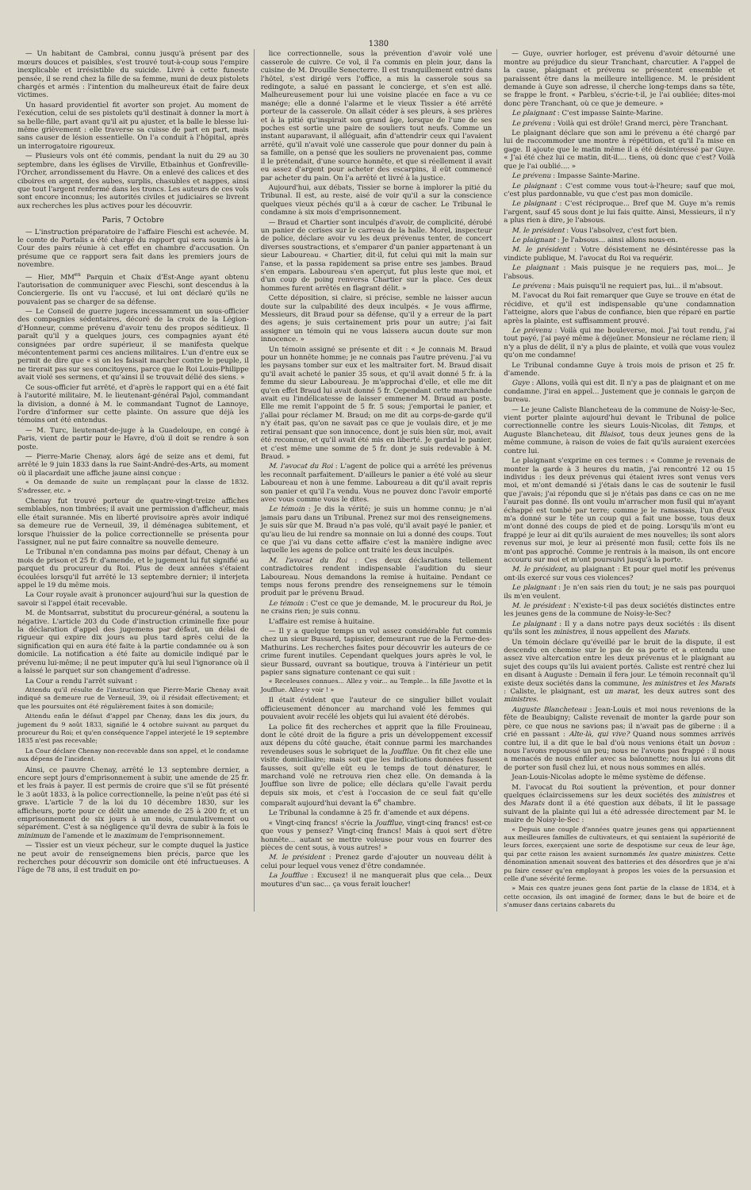1380
— Un habitant de Cambrai, connu jusqu'à présent par des mœurs douces et paisibles, s'est trouvé tout-à-coup sous l'empire inexplicable et irrésistible du suicide. Livré à cette funeste pensée, il se rend chez la fille de sa femme, muni de deux pistolets chargés et armés : l'intention du malheureux était de faire deux victimes.
Un hasard providentiel fit avorter son projet. Au moment de l'exécution, celui de ses pistolets qu'il destinait à donner la mort à sa belle-fille, part avant qu'il ait pu ajuster, et la balle le blesse lui-même grièvement : elle traverse sa cuisse de part en part, mais sans causer de lésion essentielle. On l'a conduit à l'hôpital, après un interrogatoire rigoureux.
— Plusieurs vols ont été commis, pendant la nuit du 29 au 30 septembre, dans les églises de Virville, Etbainhus et Gonfreville-l'Orcher, arrondissement du Havre. On a enlevé des calices et des ciboires en argent, des aubes, surplis, chasubles et nappes, ainsi que tout l'argent renfermé dans les troncs. Les auteurs de ces vols sont encore inconnus; les autorités civiles et judiciaires se livrent aux recherches les plus actives pour les découvrir.
Paris, 7 Octobre
— L'instruction préparatoire de l'affaire Fieschi est achevée. M. le comte de Portalis a été chargé du rapport qui sera soumis à la Cour des pairs réunie à cet effet en chambre d'accusation. On présume que ce rapport sera fait dans les premiers jours de novembre.
— Hier, MM<sup>es</sup> Parquin et Chaix d'Est-Ange ayant obtenu l'autorisation de communiquer avec Fieschi, sont descendus à la Conciergerie. Ils ont vu l'accusé, et lui ont déclaré qu'ils ne pouvaient pas se charger de sa défense.
— Le Conseil de guerre jugera incessamment un sous-officier des compagnies sédentaires, décoré de la croix de la Légion-d'Honneur, comme prévenu d'avoir tenu des propos séditieux. Il paraît qu'il y a quelques jours, ces compagnies ayant été consignées par ordre supérieur, il se manifesta quelque mécontentement parmi ces anciens militaires. L'un d'entre eux se permit de dire que « si on les faisait marcher contre le peuple, il ne tirerait pas sur ses concitoyens, parce que le Roi Louis-Philippe avait violé ses sermens, et qu'ainsi il se trouvait délié des siens. »
Ce sous-officier fut arrêté, et d'après le rapport qui en a été fait à l'autorité militaire, M. le lieutenant-général Pajol, commandant la division, a donné à M. le commandant Tugnot de Lannoye, l'ordre d'informer sur cette plainte. On assure que déjà les témoins ont été entendus.
— M. Turc, lieutenant-de-juge à la Guadeloupe, en congé à Paris, vient de partir pour le Havre, d'où il doit se rendre à son poste.
— Pierre-Marie Chenay, alors âgé de seize ans et demi, fut arrêté le 9 juin 1833 dans la rue Saint-André-des-Arts, au moment où il placardait une affiche jaune ainsi conçue :
« On demande de suite un remplaçant pour la classe de 1832. S'adresser, etc. »
Chenay fut trouvé porteur de quatre-vingt-treize affiches semblables, non timbrées; il avait une permission d'afficheur, mais elle était surannée. Mis en liberté provisoire après avoir indiqué sa demeure rue de Verneuil, 39, il déménagea subitement, et lorsque l'huissier de la police correctionnelle se présenta pour l'assigner, nul ne put faire connaître sa nouvelle demeure.
Le Tribunal n'en condamna pas moins par défaut, Chenay à un mois de prison et 25 fr. d'amende, et le jugement lui fut signifié au parquet du procureur du Roi. Plus de deux années s'étaient écoulées lorsqu'il fut arrêté le 13 septembre dernier; il interjeta appel le 19 du même mois.
La Cour royale avait à prononcer aujourd'hui sur la question de savoir si l'appel était recevable.
M. de Montsarrat, substitut du procureur-général, a soutenu la négative. L'article 203 du Code d'instruction criminelle fixe pour la déclaration d'appel des jugemens par défaut, un délai de rigueur qui expire dix jours au plus tard après celui de la signification qui en aura été faite à la partie condamnée ou à son domicile. La notification a été faite au domicile indiqué par le prévenu lui-même; il ne peut imputer qu'à lui seul l'ignorance où il a laissé le parquet sur son changement d'adresse.
La Cour a rendu l'arrêt suivant :
Attendu qu'il résulte de l'instruction que Pierre-Marie Chenay avait indiqué sa demeure rue de Verneuil, 39, où il résidait effectivement; et que les poursuites ont été régulièrement faites à son domicile;
Attendu enfin le défaut d'appel par Chenay, dans les dix jours, du jugement du 9 août 1833, signifié le 4 octobre suivant au parquet du procureur du Roi; et qu'en conséquence l'appel interjeté le 19 septembre 1835 n'est pas recevable;
La Cour déclare Chenay non-recevable dans son appel, et le condamne aux dépens de l'incident.
Ainsi, ce pauvre Chenay, arrêté le 13 septembre dernier, a encore sept jours d'emprisonnement à subir, une amende de 25 fr. et les frais à payer. Il est permis de croire que s'il se fût présenté le 3 août 1833, à la police correctionnelle, la peine n'eût pas été si grave. L'article 7 de la loi du 10 décembre 1830, sur les afficheurs, porte pour ce délit une amende de 25 à 200 fr, et un emprisonnement de six jours à un mois, cumulativement ou séparément. C'est à sa négligence qu'il devra de subir à la fois le minimum de l'amende et le maximum de l'emprisonnement.
— Tissier est un vieux pécheur, sur le compte duquel la justice ne peut avoir de renseignemens bien précis, parce que les recherches pour découvrir son domicile ont été infructueuses. A l'âge de 78 ans, il est traduit en po-
lice correctionnelle, sous la prévention d'avoir volé une casserole de cuivre. Ce vol, il l'a commis en plein jour, dans la cuisine de M. Drouille Senecterre. Il est tranquillement entré dans l'hôtel, s'est dirigé vers l'office, a mis la casserole sous sa redingote, a salué en passant le concierge, et s'en est allé. Malheureusement pour lui une voisine placée en face a vu ce manége; elle a donné l'alarme et le vieux Tissier a été arrêté porteur de la casserole. On allait céder à ses pleurs, à ses prières et à la pitié qu'inspirait son grand âge, lorsque de l'une de ses poches est sortie une paire de souliers tout neufs. Comme un instant auparavant, il alléguait, afin d'attendrir ceux qui l'avaient arrêté, qu'il n'avait volé une casserole que pour donner du pain à sa famille, on a pensé que les souliers ne provenaient pas, comme il le prétendait, d'une source honnête, et que si réellement il avait eu assez d'argent pour acheter des escarpins, il eût commencé par acheter du pain. On l'a arrêté et livré à la justice.
Aujourd'hui, aux débats, Tissier se borne à implorer la pitié du Tribunal. Il est, au reste, aisé de voir qu'il a sur la conscience quelques vieux péchés qu'il a à cœur de cacher. Le Tribunal le condamne à six mois d'emprisonnement.
— Braud et Chartier sont inculpés d'avoir, de complicité, dérobé un panier de cerises sur le carreau de la halle. Morel, inspecteur de police, déclare avoir vu les deux prévenus tenter, de concert diverses soustractions, et s'emparer d'un panier appartenant à un sieur Laboureau. « Chartier, dit-il, fut celui qui mit la main sur l'anse, et la passa rapidement sa prise entre ses jambes. Braud s'en empara. Laboureau s'en aperçut, fut plus leste que moi, et d'un coup de poing renversa Chartier sur la place. Ces deux hommes furent arrêtés en flagrant délit. »
Cette déposition, si claire, si précise, semble ne laisser aucun doute sur la culpabilité des deux inculpés. « Je vous affirme, Messieurs, dit Braud pour sa défense, qu'il y a erreur de la part des agens; je suis certainement pris pour un autre; j'ai fait assigner un témoin qui ne vous laissera aucun doute sur mon innocence. »
Un témoin assigné se présente et dit : « Je connais M. Braud pour un honnête homme; je ne connais pas l'autre prévenu. J'ai vu les paysans tomber sur eux et les maltraiter fort. M. Braud disait qu'il avait acheté le panier 35 sous, et qu'il avait donné 5 fr. à la femme du sieur Laboureau. Je m'approchai d'elle, et elle me dit qu'en effet Braud lui avait donné 5 fr. Cependant cette marchande avait eu l'indélicatesse de laisser emmener M. Braud au poste. Elle me remit l'appoint de 5 fr. 5 sous; j'emportai le panier, et j'allai pour réclamer M. Braud; on me dit au corps-de-garde qu'il n'y était pas, qu'on ne savait pas ce que je voulais dire, et je me retirai pensant que son innocence, dont je suis bien sûr, moi, avait été reconnue, et qu'il avait été mis en liberté. Je gardai le panier, et c'est même une somme de 5 fr. dont je suis redevable à M. Braud. »
M. l'avocat du Roi : L'agent de police qui a arrêté les prévenus les reconnaît parfaitement. D'ailleurs le panier a été volé au sieur Laboureau et non à une femme. Laboureau a dit qu'il avait repris son panier et qu'il l'a vendu. Vous ne pouvez donc l'avoir emporté avec vous comme vous le dites.
Le témoin : Je dis la vérité; je suis un homme connu; je n'ai jamais paru dans un Tribunal. Prenez sur moi des renseignemens. Je suis sûr que M. Braud n'a pas volé, qu'il avait payé le panier, et qu'au lieu de lui rendre sa monnaie on lui a donné des coups. Tout ce que j'ai vu dans cette affaire c'est la manière indigne avec laquelle les agens de police ont traité les deux inculpés.
M. l'avocat du Roi : Ces deux déclarations tellement contradictoires rendent indispensable l'audition du sieur Laboureau. Nous demandons la remise à huitaine. Pendant ce temps nous ferons prendre des renseignemens sur le témoin produit par le prévenu Braud.
Le témoin : C'est ce que je demande, M. le procureur du Roi, je ne crains rien; je suis connu.
L'affaire est remise à huitaine.
— Il y a quelque temps un vol assez considérable fut commis chez un sieur Bussard, tapissier, demeurant rue de la Ferme-des-Mathurins. Les recherches faites pour découvrir les auteurs de ce crime furent inutiles. Cependant quelques jours après le vol, le sieur Bussard, ouvrant sa boutique, trouva à l'intérieur un petit papier sans signature contenant ce qui suit :
« Receleuses connues... Allez y voir... au Temple... la fille Javotte et la Joufflue. Allez-y voir ! »
Il était évident que l'auteur de ce singulier billet voulait officieusement dénoncer au marchand volé les femmes qui pouvaient avoir recélé les objets qui lui avaient été dérobés.
La police fit des recherches et apprit que la fille Frouineau, dont le côté droit de la figure a pris un développement excessif aux dépens du côté gauche, était connue parmi les marchandes revendeuses sous le sobriquet de la Joufflue. On fit chez elle une visite domiciliaire; mais soit que les indications données fussent fausses, soit qu'elle eût eu le temps de tout dénaturer, le marchand volé ne retrouva rien chez elle. On demanda à la Joufflue son livre de police; elle déclara qu'elle l'avait perdu depuis six mois, et c'est à l'occasion de ce seul fait qu'elle comparaît aujourd'hui devant la 6<sup>e</sup> chambre.
Le Tribunal la condamne à 25 fr. d'amende et aux dépens.
« Vingt-cinq francs! s'écrie la Joufflue, vingt-cinq francs! est-ce que vous y pensez? Vingt-cinq francs! Mais à quoi sert d'être honnête... autant se mettre voleuse pour vous en fourrer des pièces de cent sous, à vous autres! »
M. le président : Prenez garde d'ajouter un nouveau délit à celui pour lequel vous venez d'être condamnée.
La Joufflue : Excusez! il ne manquerait plus que cela... Deux moutures d'un sac... ça vous ferait loucher!
— Guye, ouvrier horloger, est prévenu d'avoir détourné une montre au préjudice du sieur Tranchant, charcutier. A l'appel de la cause, plaignant et prévenu se présentent ensemble et paraissent être dans la meilleure intelligence. M. le président demande à Guye son adresse, il cherche long-temps dans sa tête, se frappe le front. « Parbleu, s'écrie-t-il, je l'ai oubliée; dites-moi donc père Tranchant, où ce que je demeure. »
Le plaignant : C'est impasse Sainte-Marine.
Le prévenu : Voilà qui est drôle! Grand merci, père Tranchant.
Le plaignant déclare que son ami le prévenu a été chargé par lui de raccommoder une montre à répétition, et qu'il l'a mise en gage. Il ajoute que le matin même il a été désintéressé par Guye. « J'ai été chez lui ce matin, dit-il.... tiens, où donc que c'est? Voilà que je l'ai oublié.... »
Le prévenu : Impasse Sainte-Marine.
Le plaignant : C'est comme vous tout-à-l'heure; sauf que moi, c'est plus pardonnable, vu que c'est pas mon domicile.
Le plaignant : C'est réciproque... Bref que M. Guye m'a remis l'argent, sauf 45 sous dont je lui fais quitte. Ainsi, Messieurs, il n'y a plus rien à dire, je l'absous.
M. le président : Vous l'absolvez, c'est fort bien.
Le plaignant : Je l'absous... ainsi allons nous-en.
M. le président : Votre désistement ne désintéresse pas la vindicte publique, M. l'avocat du Roi va requérir.
Le plaignant : Mais puisque je ne requiers pas, moi... Je l'absous.
Le prévenu : Mais puisqu'il ne requiert pas, lui... il m'absout.
M. l'avocat du Roi fait remarquer que Guye se trouve en état de récidive, et qu'il est indispensable qu'une condamnation l'atteigne, alors que l'abus de confiance, bien que réparé en partie après la plainte, est suffisamment prouvé.
Le prévenu : Voilà qui me bouleverse, moi. J'ai tout rendu, j'ai tout payé, j'ai payé même à déjeûner. Monsieur ne réclame rien; il n'y a plus de délit, il n'y a plus de plainte, et voilà que vous voulez qu'on me condamne!
Le Tribunal condamne Guye à trois mois de prison et 25 fr. d'amende.
Guye : Allons, voilà qui est dit. Il n'y a pas de plaignant et on me condamne. J'irai en appel... Justement que je connais le garçon de bureau.
— Le jeune Caliste Blancheteau de la commune de Noisy-le-Sec, vient porter plainte aujourd'hui devant le Tribunal de police correctionnelle contre les sieurs Louis-Nicolas, dit Temps, et Auguste Blancheteau, dit Blaisot, tous deux jeunes gens de la même commune, à raison de voies de fait qu'ils auraient exercées contre lui.
Le plaignant s'exprime en ces termes : « Comme je revenais de monter la garde à 3 heures du matin, j'ai rencontré 12 ou 15 individus : les deux prévenus qui étaient ivres sont venus vers moi, et m'ont demandé si j'étais dans le cas de soutenir le fusil que j'avais; j'ai répondu que si je n'étais pas dans ce cas on ne me l'aurait pas donné. Ils ont voulu m'arracher mon fusil qui m'ayant échappé est tombé par terre; comme je le ramassais, l'un d'eux m'a donné sur le tête un coup qui a fait une bosse, tous deux m'ont donné des coups de pied et de poing. Lorsqu'ils m'ont eu frappé je leur ai dit qu'ils auraient de mes nouvelles; ils sont alors revenus sur moi, je leur ai présenté mon fusil; cette fois ils ne m'ont pas approché. Comme je rentrais à la maison, ils ont encore accouru sur moi et m'ont poursuivi jusqu'à la porte.
M. le président, au plaignant : Et pour quel motif les prévenus ont-ils exercé sur vous ces violences?
Le plaignant : Je n'en sais rien du tout; je ne sais pas pourquoi ils m'en veulent.
M. le président : N'existe-t-il pas deux sociétés distinctes entre les jeunes gens de la commune de Noisy-le-Sec?
Le plaignant : Il y a dans notre pays deux sociétés : ils disent qu'ils sont les ministres, il nous appellent des Marats.
Un témoin déclare qu'éveillé par le bruit de la dispute, il est descendu en chemise sur le pas de sa porte et a entendu une assez vive altercation entre les deux prévenus et le plaignant au sujet des coups qu'ils lui avaient portés. Caliste est rentré chez lui en disant à Auguste : Demain il fera jour. Le témoin reconnaît qu'il existe deux sociétés dans la commune, les ministres et les Marats : Caliste, le plaignant, est un marat, les deux autres sont des ministres.
Auguste Blancheteau : Jean-Louis et moi nous revenions de la fête de Beaubigny; Caliste revenait de monter la garde pour son père, ce que nous ne savions pas; il n'avait pas de giberne : il a crié en passant : Alte-là, qui vive? Quand nous sommes arrivés contre lui, il a dit que le bal d'où nous venions était un bovon : nous l'avons repoussé un peu; nous ne l'avons pas frappé : il nous a menacés de nous enfiler avec sa baïonnette; nous lui avons dit de porter son fusil chez lui, et nous nous sommes en allés.
Jean-Louis-Nicolas adopte le même système de défense.
M. l'avocat du Roi soutient la prévention, et pour donner quelques éclaircissemens sur les deux sociétés des ministres et des Marats dont il a été question aux débats, il lit le passage suivant de la plainte qui lui a été adressée directement par M. le maire de Noisy-le-Sec :
« Depuis une couple d'années quatre jeunes gens qui appartiennent aux meilleures familles de cultivateurs, et qui sentaient la supériorité de leurs forces, exerçaient une sorte de despotisme sur ceux de leur âge, qui par cette raison les avaient surnommés les quatre ministres. Cette dénomination amenait souvent des batteries et des désordres que je n'ai pu faire cesser qu'en employant à propos les voies de la persuasion et celle d'une sévérité ferme.
» Mais ces quatre jeunes gens font partie de la classe de 1834, et à cette occasion, ils ont imaginé de former, dans le but de boire et de s'amuser dans certains cabarets du